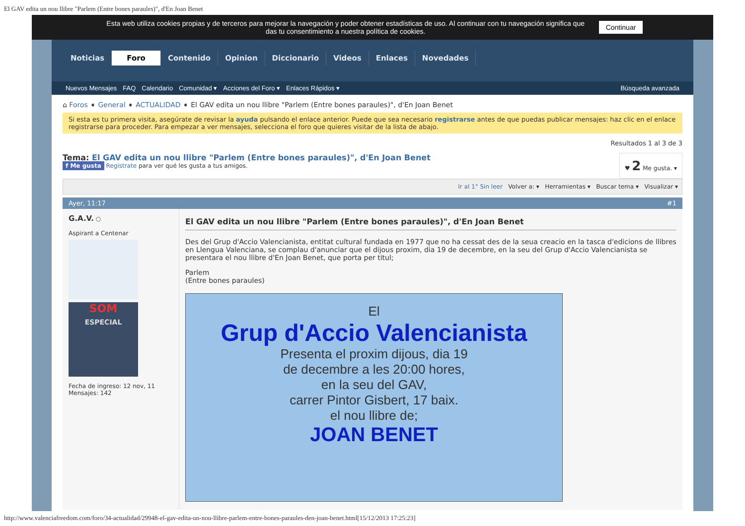El GAV edita un nou llibre "Parlem (Entre bones paraules)", d'En Joan Benet
Esta web utiliza cookies propias y de terceros para mejorar la navegación y poder obtener estadísticas de uso. Al continuar con tu navegación significa que das tu consentimiento a nuestra política de cookies.
Continuar
Noticias Foro Contenido Opinion Diccionario Videos Enlaces Novedades
Nuevos Mensajes FAQ Calendario Comunidad ▾ Acciones del Foro ▾ Enlaces Rápidos ▾ Búsqueda avanzada
⌂ Foros ➧ General ➧ ACTUALIDAD ➧ El GAV edita un nou llibre "Parlem (Entre bones paraules)", d'En Joan Benet
Si esta es tu primera visita, asegúrate de revisar la ayuda pulsando el enlace anterior. Puede que sea necesario registrarse antes de que puedas publicar mensajes: haz clic en el enlace registrarse para proceder. Para empezar a ver mensajes, selecciona el foro que quieres visitar de la lista de abajo.
Resultados 1 al 3 de 3
♥ 2 Me gusta. ▾
Tema: El GAV edita un nou llibre "Parlem (Entre bones paraules)", d'En Joan Benet
f Me gusta Regístrate para ver qué les gusta a tus amigos.
Ir al 1° Sin leer Volver a: ▾ Herramientas ▾ Buscar tema ▾ Visualizar ▾
Ayer, 11:17 #1
G.A.V. ○
Aspirant a Centenar
SOM
ESPECIAL
Fecha de ingreso: 12 nov, 11
Mensajes: 142
El GAV edita un nou llibre "Parlem (Entre bones paraules)", d'En Joan Benet
Des del Grup d'Accio Valencianista, entitat cultural fundada en 1977 que no ha cessat des de la seua creacio en la tasca d'edicions de llibres en Llengua Valenciana, se complau d'anunciar que el dijous proxim, dia 19 de decembre, en la seu del Grup d'Accio Valencianista se presentara el nou llibre d'En Joan Benet, que porta per titul;
Parlem
(Entre bones paraules)
El
Grup d'Accio Valencianista
Presenta el proxim dijous, dia 19
de decembre a les 20:00 hores,
en la seu del GAV,
carrer Pintor Gisbert, 17 baix.
el nou llibre de;
JOAN BENET
http://www.valenciafreedom.com/foro/34-actualidad/29948-el-gav-edita-un-nou-llibre-parlem-entre-bones-paraules-den-joan-benet.html[15/12/2013 17:25:23]